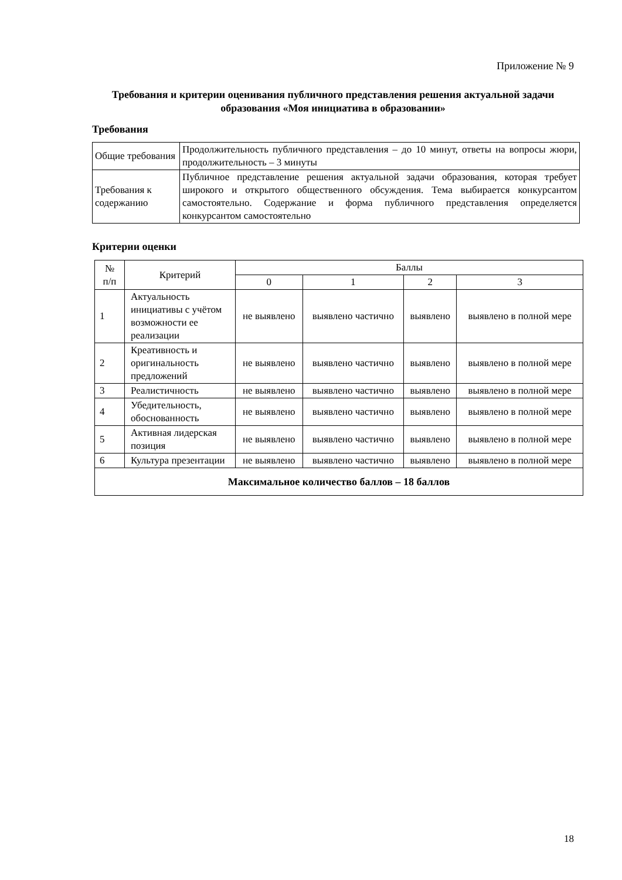Приложение № 9
Требования и критерии оценивания публичного представления решения актуальной задачи образования «Моя инициатива в образовании»
Требования
| Общие требования | Продолжительность публичного представления – до 10 минут, ответы на вопросы жюри, продолжительность – 3 минуты |
| Требования к содержанию | Публичное представление решения актуальной задачи образования, которая требует широкого и открытого общественного обсуждения. Тема выбирается конкурсантом самостоятельно. Содержание и форма публичного представления определяется конкурсантом самостоятельно |
Критерии оценки
| № п/п | Критерий | Баллы | | | |
| --- | --- | --- | --- | --- | --- |
| | | 0 | 1 | 2 | 3 |
| 1 | Актуальность инициативы с учётом возможности ее реализации | не выявлено | выявлено частично | выявлено | выявлено в полной мере |
| 2 | Креативность и оригинальность предложений | не выявлено | выявлено частично | выявлено | выявлено в полной мере |
| 3 | Реалистичность | не выявлено | выявлено частично | выявлено | выявлено в полной мере |
| 4 | Убедительность, обоснованность | не выявлено | выявлено частично | выявлено | выявлено в полной мере |
| 5 | Активная лидерская позиция | не выявлено | выявлено частично | выявлено | выявлено в полной мере |
| 6 | Культура презентации | не выявлено | выявлено частично | выявлено | выявлено в полной мере |
| Максимальное количество баллов – 18 баллов | | | | | |
18